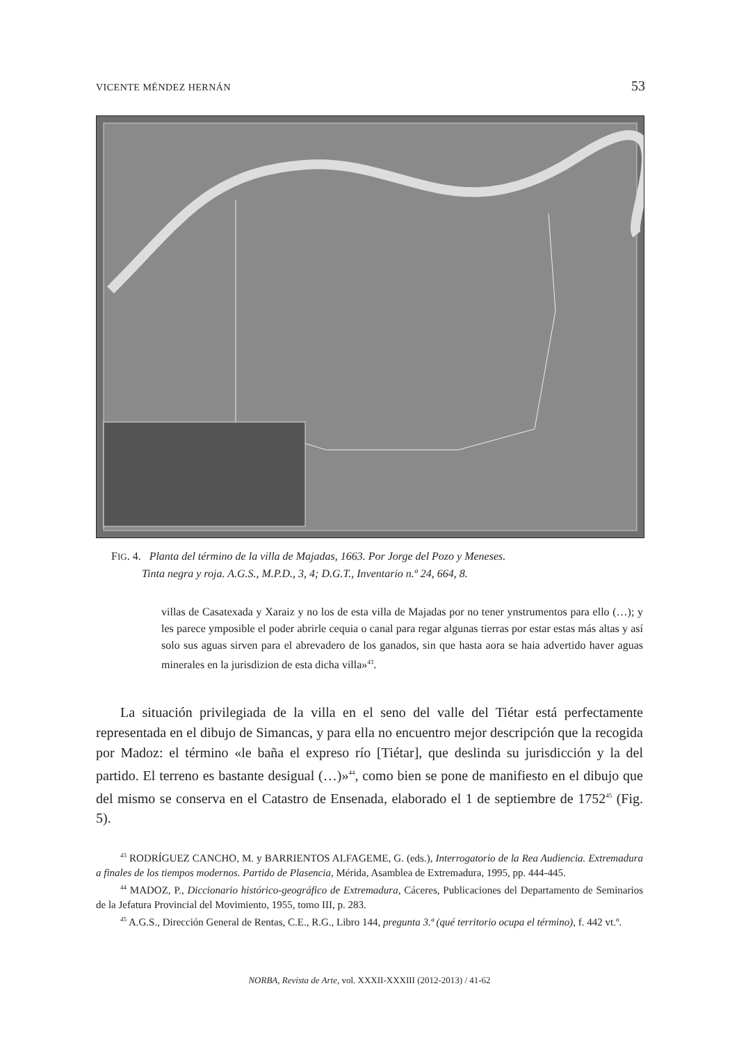VICENTE MÉNDEZ HERNÁN 53
FIG. 4. Planta del término de la villa de Majadas, 1663. Por Jorge del Pozo y Meneses.
Tinta negra y roja. A.G.S., M.P.D., 3, 4; D.G.T., Inventario n.º 24, 664, 8.
villas de Casatexada y Xaraiz y no los de esta villa de Majadas por no tener ynstrumentos para ello (…); y les parece ymposible el poder abrirle cequia o canal para regar algunas tierras por estar estas más altas y así solo sus aguas sirven para el abrevadero de los ganados, sin que hasta aora se haia advertido haver aguas minerales en la jurisdizion de esta dicha villa»<sup>43</sup>.
La situación privilegiada de la villa en el seno del valle del Tiétar está perfectamente representada en el dibujo de Simancas, y para ella no encuentro mejor descripción que la recogida por Madoz: el término «le baña el expreso río [Tiétar], que deslinda su jurisdicción y la del partido. El terreno es bastante desigual (…)»<sup>44</sup>, como bien se pone de manifiesto en el dibujo que del mismo se conserva en el Catastro de Ensenada, elaborado el 1 de septiembre de 1752<sup>45</sup> (Fig. 5).
<sup>43</sup> RODRÍGUEZ CANCHO, M. y BARRIENTOS ALFAGEME, G. (eds.), Interrogatorio de la Rea Audiencia. Extremadura a finales de los tiempos modernos. Partido de Plasencia, Mérida, Asamblea de Extremadura, 1995, pp. 444-445.
<sup>44</sup> MADOZ, P., Diccionario histórico-geográfico de Extremadura, Cáceres, Publicaciones del Departamento de Seminarios de la Jefatura Provincial del Movimiento, 1955, tomo III, p. 283.
<sup>45</sup> A.G.S., Dirección General de Rentas, C.E., R.G., Libro 144, pregunta 3.ª (qué territorio ocupa el término), f. 442 vt.º.
NORBA, Revista de Arte, vol. XXXII-XXXIII (2012-2013) / 41-62